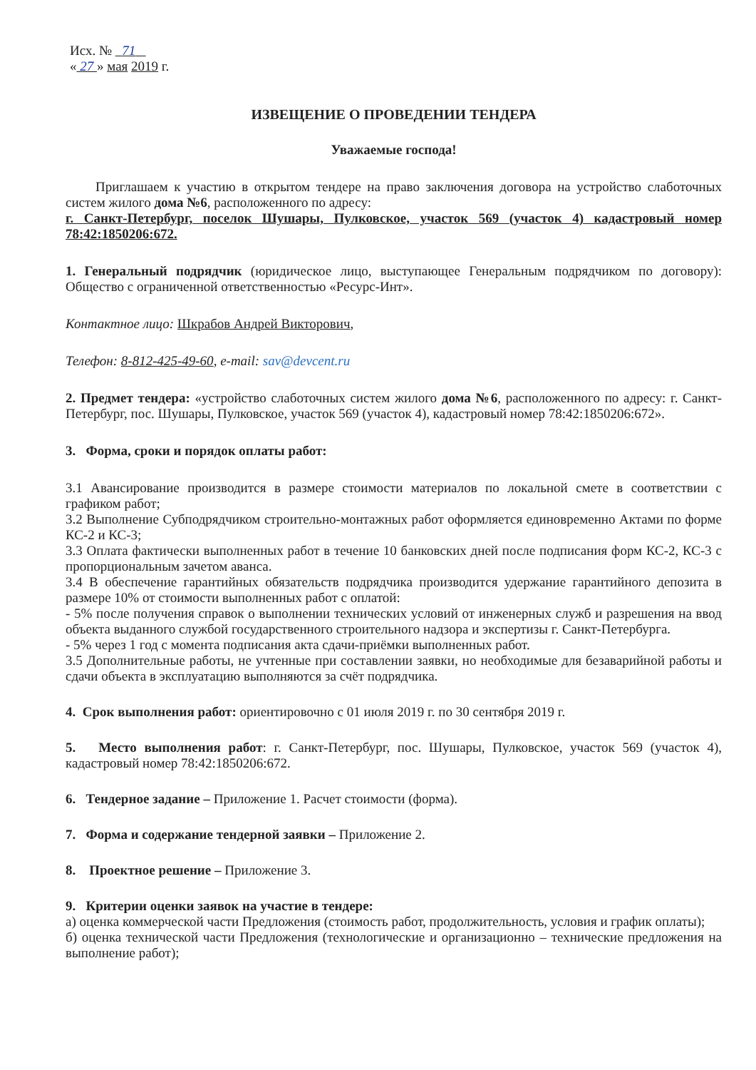Исх. № 71
« 27 » мая 2019 г.
ИЗВЕЩЕНИЕ О ПРОВЕДЕНИИ ТЕНДЕРА
Уважаемые господа!
Приглашаем к участию в открытом тендере на право заключения договора на устройство слаботочных систем жилого дома №6, расположенного по адресу:
г. Санкт-Петербург, поселок Шушары, Пулковское, участок 569 (участок 4) кадастровый номер 78:42:1850206:672.
1. Генеральный подрядчик (юридическое лицо, выступающее Генеральным подрядчиком по договору): Общество с ограниченной ответственностью «Ресурс-Инт».
Контактное лицо: Шкрабов Андрей Викторович,
Телефон: 8-812-425-49-60, e-mail: sav@devcent.ru
2. Предмет тендера: «устройство слаботочных систем жилого дома №6, расположенного по адресу: г. Санкт-Петербург, пос. Шушары, Пулковское, участок 569 (участок 4), кадастровый номер 78:42:1850206:672».
3. Форма, сроки и порядок оплаты работ:
3.1 Авансирование производится в размере стоимости материалов по локальной смете в соответствии с графиком работ;
3.2 Выполнение Субподрядчиком строительно-монтажных работ оформляется единовременно Актами по форме КС-2 и КС-3;
3.3 Оплата фактически выполненных работ в течение 10 банковских дней после подписания форм КС-2, КС-3 с пропорциональным зачетом аванса.
3.4 В обеспечение гарантийных обязательств подрядчика производится удержание гарантийного депозита в размере 10% от стоимости выполненных работ с оплатой:
- 5% после получения справок о выполнении технических условий от инженерных служб и разрешения на ввод объекта выданного службой государственного строительного надзора и экспертизы г. Санкт-Петербурга.
- 5% через 1 год с момента подписания акта сдачи-приёмки выполненных работ.
3.5 Дополнительные работы, не учтенные при составлении заявки, но необходимые для безаварийной работы и сдачи объекта в эксплуатацию выполняются за счёт подрядчика.
4. Срок выполнения работ: ориентировочно с 01 июля 2019 г. по 30 сентября 2019 г.
5. Место выполнения работ: г. Санкт-Петербург, пос. Шушары, Пулковское, участок 569 (участок 4), кадастровый номер 78:42:1850206:672.
6. Тендерное задание – Приложение 1. Расчет стоимости (форма).
7. Форма и содержание тендерной заявки – Приложение 2.
8. Проектное решение – Приложение 3.
9. Критерии оценки заявок на участие в тендере:
а) оценка коммерческой части Предложения (стоимость работ, продолжительность, условия и график оплаты);
б) оценка технической части Предложения (технологические и организационно – технические предложения на выполнение работ);